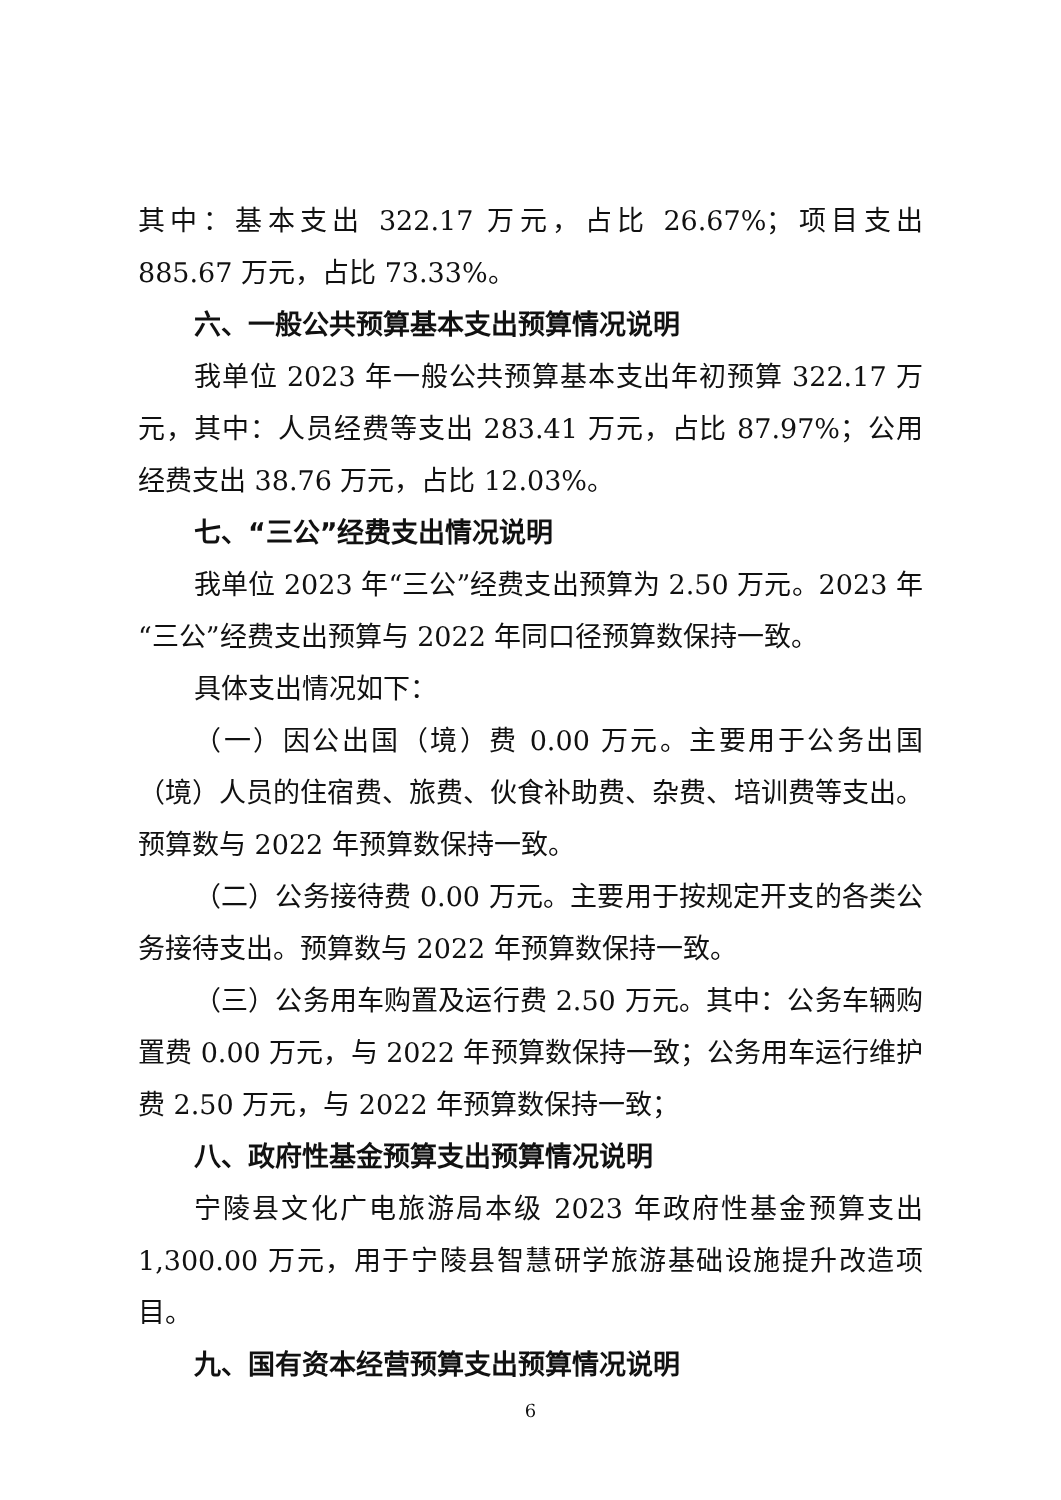其中：基本支出 322.17 万元，占比 26.67%；项目支出 885.67 万元，占比 73.33%。
六、一般公共预算基本支出预算情况说明
我单位 2023 年一般公共预算基本支出年初预算 322.17 万元，其中：人员经费等支出 283.41 万元，占比 87.97%；公用经费支出 38.76 万元，占比 12.03%。
七、“三公”经费支出情况说明
我单位 2023 年“三公”经费支出预算为 2.50 万元。2023 年“三公”经费支出预算与 2022 年同口径预算数保持一致。
具体支出情况如下：
（一）因公出国（境）费 0.00 万元。主要用于公务出国（境）人员的住宿费、旅费、伙食补助费、杂费、培训费等支出。预算数与 2022 年预算数保持一致。
（二）公务接待费 0.00 万元。主要用于按规定开支的各类公务接待支出。预算数与 2022 年预算数保持一致。
（三）公务用车购置及运行费 2.50 万元。其中：公务车辆购置费 0.00 万元，与 2022 年预算数保持一致；公务用车运行维护费 2.50 万元，与 2022 年预算数保持一致；
八、政府性基金预算支出预算情况说明
宁陵县文化广电旅游局本级 2023 年政府性基金预算支出 1,300.00 万元，用于宁陵县智慧研学旅游基础设施提升改造项目。
九、国有资本经营预算支出预算情况说明
6